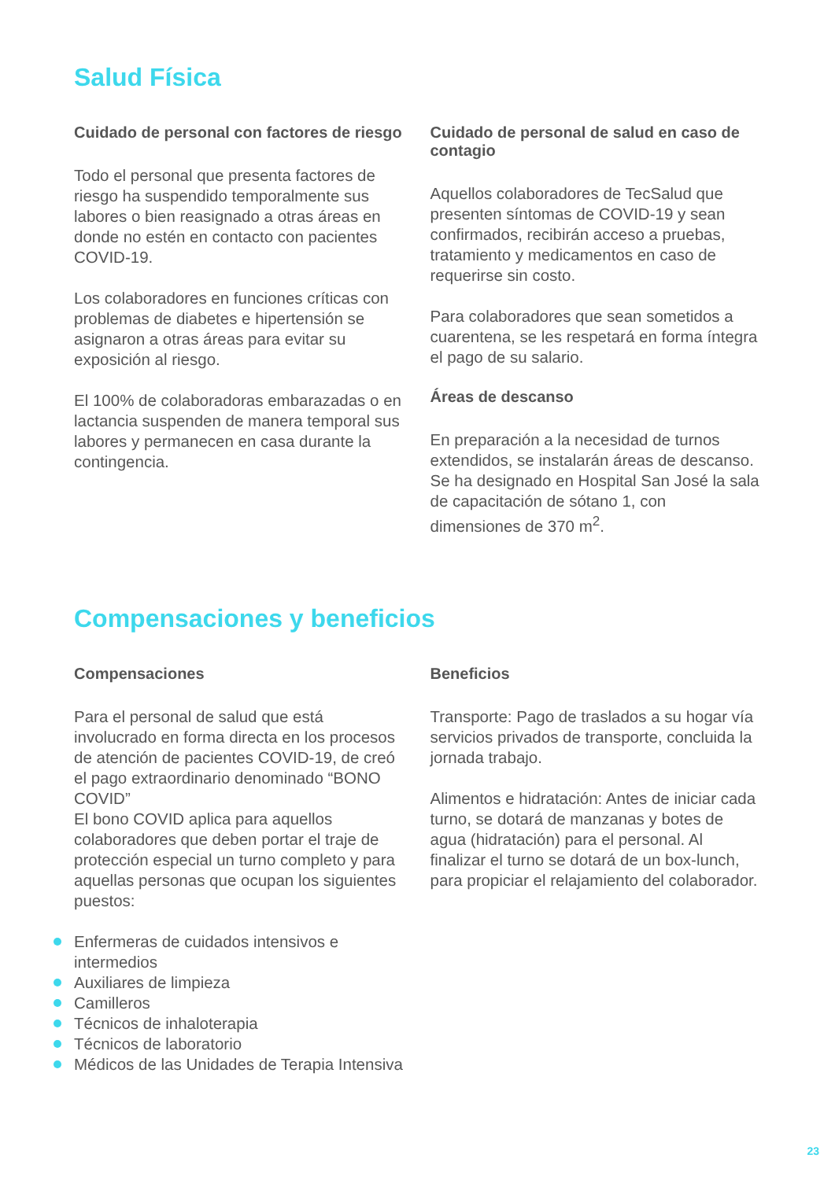Salud Física
Cuidado de personal con factores de riesgo
Todo el personal que presenta factores de riesgo ha suspendido temporalmente sus labores o bien reasignado a otras áreas en donde no estén en contacto con pacientes COVID-19.
Los colaboradores en funciones críticas con problemas de diabetes e hipertensión se asignaron a otras áreas para evitar su exposición al riesgo.
El 100% de colaboradoras embarazadas o en lactancia suspenden de manera temporal sus labores y permanecen en casa durante la contingencia.
Cuidado de personal de salud en caso de contagio
Aquellos colaboradores de TecSalud que presenten síntomas de COVID-19 y sean confirmados, recibirán acceso a pruebas, tratamiento y medicamentos en caso de requerirse sin costo.
Para colaboradores que sean sometidos a cuarentena, se les respetará en forma íntegra el pago de su salario.
Áreas de descanso
En preparación a la necesidad de turnos extendidos, se instalarán áreas de descanso. Se ha designado en Hospital San José la sala de capacitación de sótano 1, con dimensiones de 370 m<sup>2</sup>.
Compensaciones y beneficios
Compensaciones
Para el personal de salud que está involucrado en forma directa en los procesos de atención de pacientes COVID-19, de creó el pago extraordinario denominado “BONO COVID”
El bono COVID aplica para aquellos colaboradores que deben portar el traje de protección especial un turno completo y para aquellas personas que ocupan los siguientes puestos:
Enfermeras de cuidados intensivos e intermedios
Auxiliares de limpieza
Camilleros
Técnicos de inhaloterapia
Técnicos de laboratorio
Médicos de las Unidades de Terapia Intensiva
Beneficios
Transporte: Pago de traslados a su hogar vía servicios privados de transporte, concluida la jornada trabajo.
Alimentos e hidratación: Antes de iniciar cada turno, se dotará de manzanas y botes de agua (hidratación) para el personal. Al finalizar el turno se dotará de un box-lunch, para propiciar el relajamiento del colaborador.
23